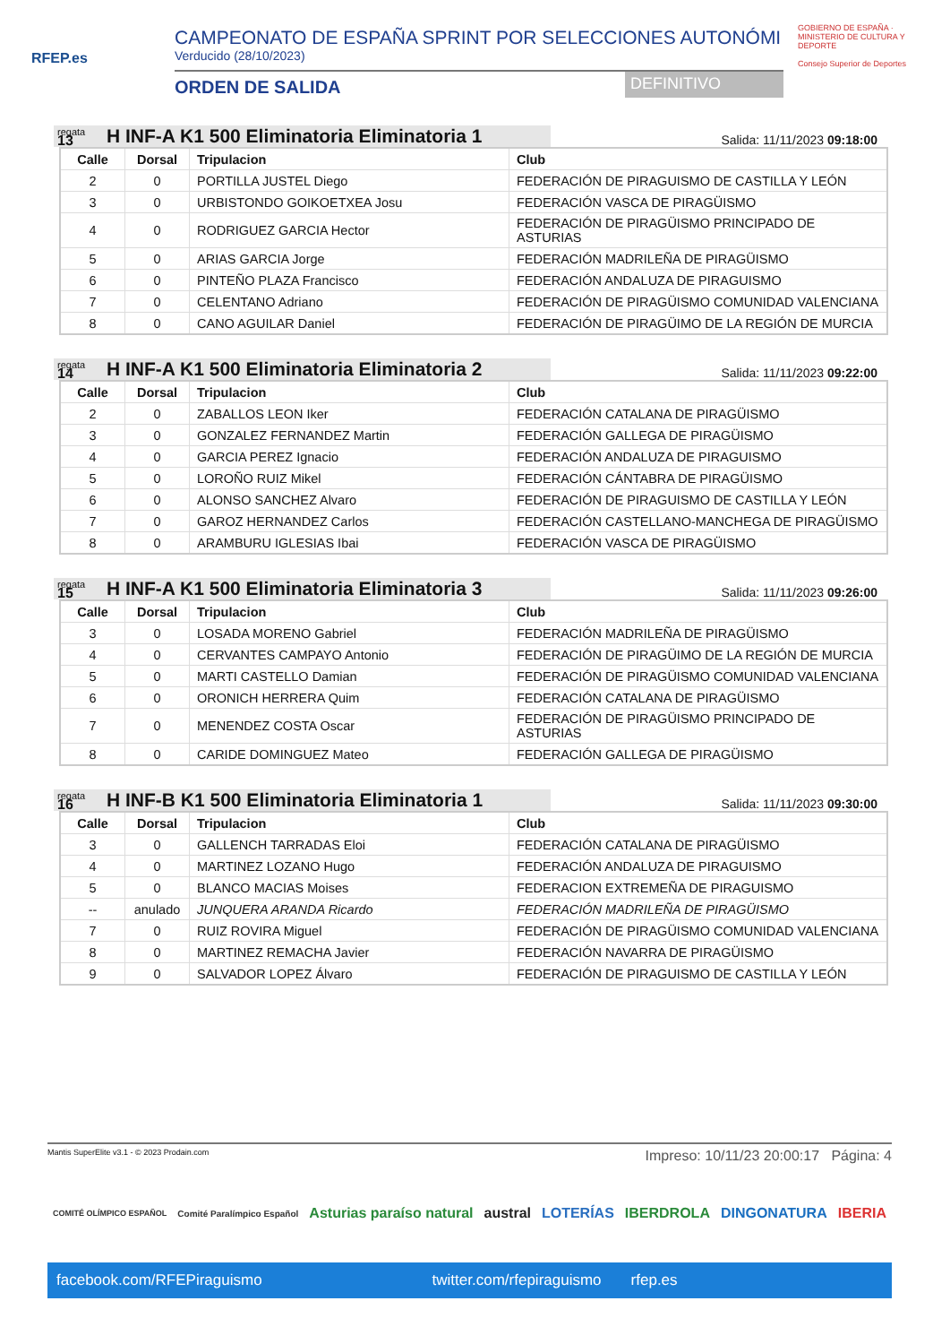RFEP.es
CAMPEONATO DE ESPAÑA SPRINT POR SELECCIONES AUTONÓMI
Verducido (28/10/2023)
ORDEN DE SALIDA DEFINITIVO
GOBIERNO DE ESPAÑA · MINISTERIO DE CULTURA Y DEPORTE
Consejo Superior de Deportes
regata
13
H INF-A K1 500 Eliminatoria Eliminatoria 1
Salida: 11/11/2023 09:18:00
| Calle | Dorsal | Tripulacion | Club |
| --- | --- | --- | --- |
| 2 | 0 | PORTILLA JUSTEL Diego | FEDERACIÓN DE PIRAGUISMO DE CASTILLA Y LEÓN |
| 3 | 0 | URBISTONDO GOIKOETXEA Josu | FEDERACIÓN VASCA DE PIRAGÜISMO |
| 4 | 0 | RODRIGUEZ GARCIA Hector | FEDERACIÓN DE PIRAGÜISMO PRINCIPADO DE ASTURIAS |
| 5 | 0 | ARIAS GARCIA Jorge | FEDERACIÓN MADRILEÑA DE PIRAGÜISMO |
| 6 | 0 | PINTEÑO PLAZA Francisco | FEDERACIÓN ANDALUZA DE PIRAGUISMO |
| 7 | 0 | CELENTANO Adriano | FEDERACIÓN DE PIRAGÜISMO COMUNIDAD VALENCIANA |
| 8 | 0 | CANO AGUILAR Daniel | FEDERACIÓN DE PIRAGÜIMO DE LA REGIÓN DE MURCIA |
regata
14
H INF-A K1 500 Eliminatoria Eliminatoria 2
Salida: 11/11/2023 09:22:00
| Calle | Dorsal | Tripulacion | Club |
| --- | --- | --- | --- |
| 2 | 0 | ZABALLOS LEON Iker | FEDERACIÓN CATALANA DE PIRAGÜISMO |
| 3 | 0 | GONZALEZ FERNANDEZ Martin | FEDERACIÓN GALLEGA DE PIRAGÜISMO |
| 4 | 0 | GARCIA PEREZ Ignacio | FEDERACIÓN ANDALUZA DE PIRAGUISMO |
| 5 | 0 | LOROÑO RUIZ Mikel | FEDERACIÓN CÁNTABRA DE PIRAGÜISMO |
| 6 | 0 | ALONSO SANCHEZ Alvaro | FEDERACIÓN DE PIRAGUISMO DE CASTILLA Y LEÓN |
| 7 | 0 | GAROZ HERNANDEZ Carlos | FEDERACIÓN CASTELLANO-MANCHEGA DE PIRAGÜISMO |
| 8 | 0 | ARAMBURU IGLESIAS Ibai | FEDERACIÓN VASCA DE PIRAGÜISMO |
regata
15
H INF-A K1 500 Eliminatoria Eliminatoria 3
Salida: 11/11/2023 09:26:00
| Calle | Dorsal | Tripulacion | Club |
| --- | --- | --- | --- |
| 3 | 0 | LOSADA MORENO Gabriel | FEDERACIÓN MADRILEÑA DE PIRAGÜISMO |
| 4 | 0 | CERVANTES CAMPAYO Antonio | FEDERACIÓN DE PIRAGÜIMO DE LA REGIÓN DE MURCIA |
| 5 | 0 | MARTI CASTELLO Damian | FEDERACIÓN DE PIRAGÜISMO COMUNIDAD VALENCIANA |
| 6 | 0 | ORONICH HERRERA Quim | FEDERACIÓN CATALANA DE PIRAGÜISMO |
| 7 | 0 | MENENDEZ COSTA Oscar | FEDERACIÓN DE PIRAGÜISMO PRINCIPADO DE ASTURIAS |
| 8 | 0 | CARIDE DOMINGUEZ Mateo | FEDERACIÓN GALLEGA DE PIRAGÜISMO |
regata
16
H INF-B K1 500 Eliminatoria Eliminatoria 1
Salida: 11/11/2023 09:30:00
| Calle | Dorsal | Tripulacion | Club |
| --- | --- | --- | --- |
| 3 | 0 | GALLENCH TARRADAS Eloi | FEDERACIÓN CATALANA DE PIRAGÜISMO |
| 4 | 0 | MARTINEZ LOZANO Hugo | FEDERACIÓN ANDALUZA DE PIRAGUISMO |
| 5 | 0 | BLANCO MACIAS Moises | FEDERACION EXTREMEÑA DE PIRAGUISMO |
| -- | anulado | JUNQUERA ARANDA Ricardo | FEDERACIÓN MADRILEÑA DE PIRAGÜISMO |
| 7 | 0 | RUIZ ROVIRA Miguel | FEDERACIÓN DE PIRAGÜISMO COMUNIDAD VALENCIANA |
| 8 | 0 | MARTINEZ REMACHA Javier | FEDERACIÓN NAVARRA DE PIRAGÜISMO |
| 9 | 0 | SALVADOR LOPEZ Álvaro | FEDERACIÓN DE PIRAGUISMO DE CASTILLA Y LEÓN |
Mantis SuperElite v3.1 - © 2023 Prodain.com Impreso: 10/11/23 20:00:17 Página: 4
COMITÉ OLÍMPICO ESPAÑOL Comité Paralímpico Español Asturias paraíso natural austral LOTERÍAS IBERDROLA DINGONATURA IBERIA
facebook.com/RFEPiraguismo twitter.com/rfepiraguismo rfep.es